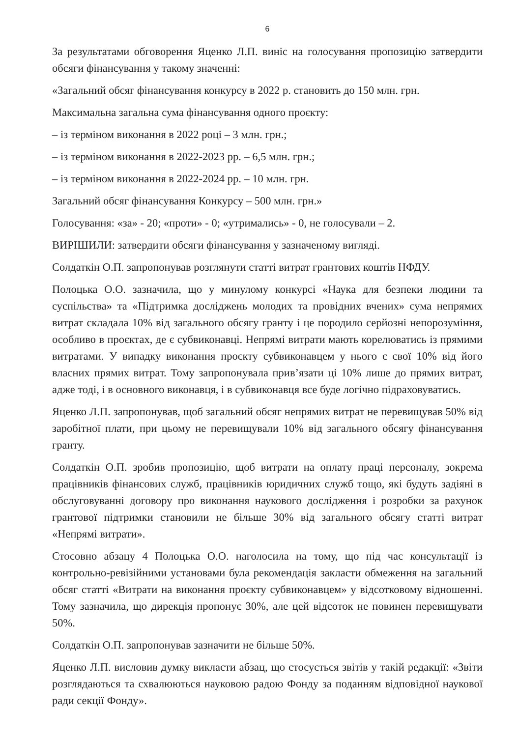6
За результатами обговорення Яценко Л.П. виніс на голосування пропозицію затвердити обсяги фінансування у такому значенні:
«Загальний обсяг фінансування конкурсу в 2022 р. становить до 150 млн. грн.
Максимальна загальна сума фінансування одного проєкту:
– із терміном виконання в 2022 році – 3 млн. грн.;
– із терміном виконання в 2022-2023 рр. – 6,5 млн. грн.;
– із терміном виконання в 2022-2024 рр. – 10 млн. грн.
Загальний обсяг фінансування Конкурсу – 500 млн. грн.»
Голосування: «за» - 20; «проти» - 0; «утримались» - 0, не голосували – 2.
ВИРІШИЛИ: затвердити обсяги фінансування у зазначеному вигляді.
Солдаткін О.П. запропонував розглянути статті витрат грантових коштів НФДУ.
Полоцька О.О. зазначила, що у минулому конкурсі «Наука для безпеки людини та суспільства» та «Підтримка досліджень молодих та провідних вчених» сума непрямих витрат складала 10% від загального обсягу гранту і це породило серйозні непорозуміння, особливо в проєктах, де є субвиконавці. Непрямі витрати мають корелюватись із прямими витратами. У випадку виконання проєкту субвиконавцем у нього є свої 10% від його власних прямих витрат. Тому запропонувала прив’язати ці 10% лише до прямих витрат, адже тоді, і в основного виконавця, і в субвиконавця все буде логічно підраховуватись.
Яценко Л.П. запропонував, щоб загальний обсяг непрямих витрат не перевищував 50% від заробітної плати, при цьому не перевищували 10% від загального обсягу фінансування гранту.
Солдаткін О.П. зробив пропозицію, щоб витрати на оплату праці персоналу, зокрема працівників фінансових служб, працівників юридичних служб тощо, які будуть задіяні в обслуговуванні договору про виконання наукового дослідження і розробки за рахунок грантової підтримки становили не більше 30% від загального обсягу статті витрат «Непрямі витрати».
Стосовно абзацу 4 Полоцька О.О. наголосила на тому, що під час консультації із контрольно-ревізійними установами була рекомендація закласти обмеження на загальний обсяг статті «Витрати на виконання проєкту субвиконавцем» у відсотковому відношенні. Тому зазначила, що дирекція пропонує 30%, але цей відсоток не повинен перевищувати 50%.
Солдаткін О.П. запропонував зазначити не більше 50%.
Яценко Л.П. висловив думку викласти абзац, що стосується звітів у такій редакції: «Звіти розглядаються та схвалюються науковою радою Фонду за поданням відповідної наукової ради секції Фонду».